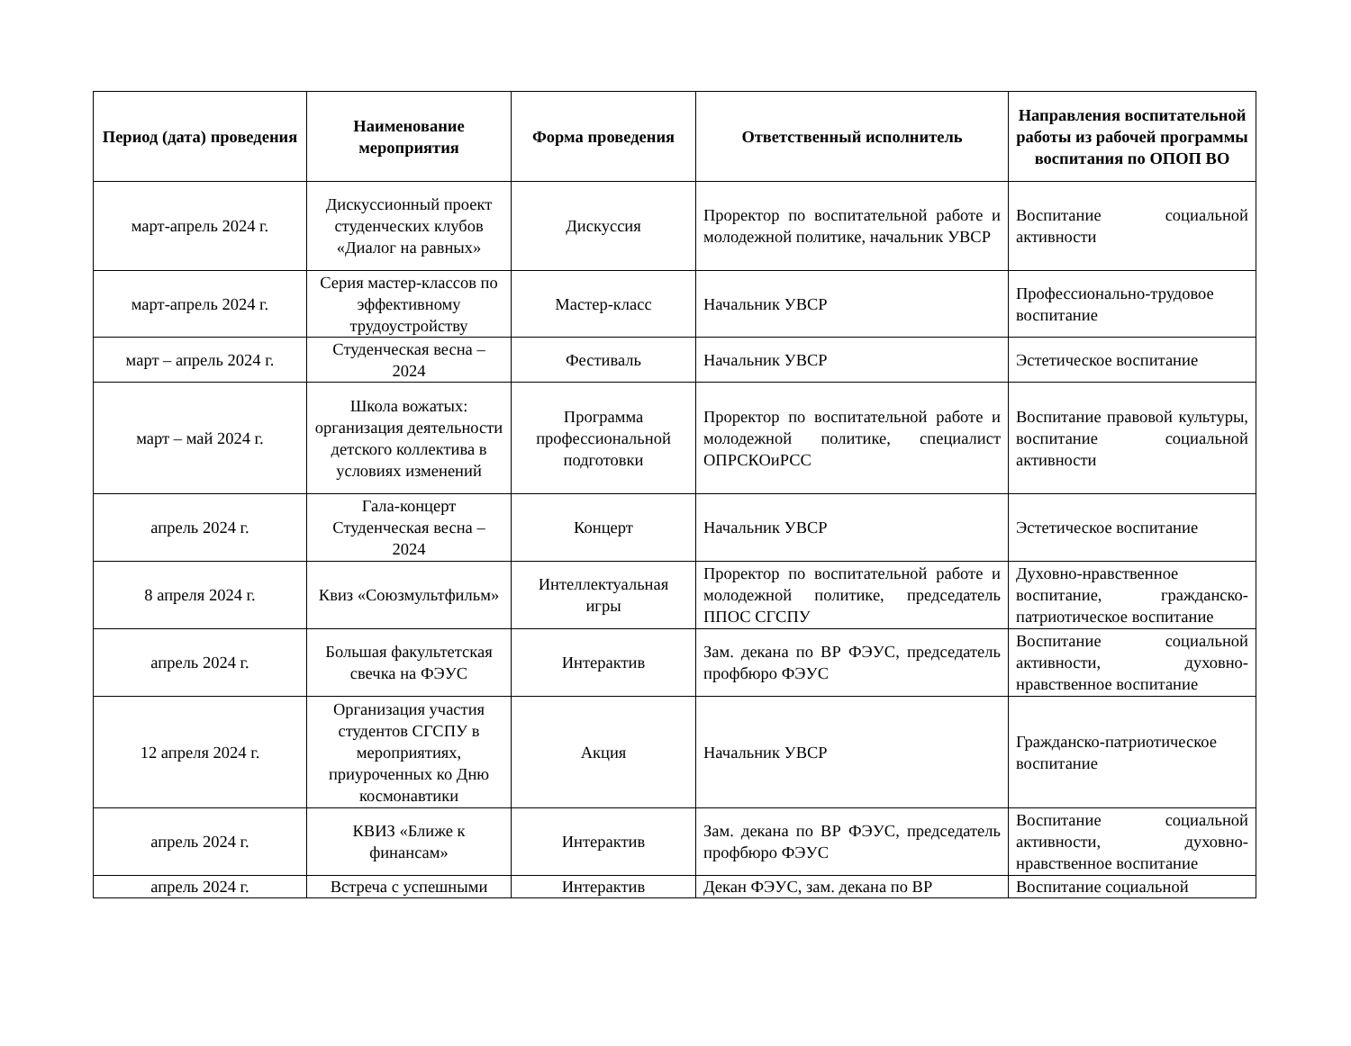| Период (дата) проведения | Наименование мероприятия | Форма проведения | Ответственный исполнитель | Направления воспитательной работы из рабочей программы воспитания по ОПОП ВО |
| --- | --- | --- | --- | --- |
| март-апрель 2024 г. | Дискуссионный проект студенческих клубов «Диалог на равных» | Дискуссия | Проректор по воспитательной работе и молодежной политике, начальник УВСР | Воспитание социальной активности |
| март-апрель 2024 г. | Серия мастер-классов по эффективному трудоустройству | Мастер-класс | Начальник УВСР | Профессионально-трудовое воспитание |
| март – апрель 2024 г. | Студенческая весна – 2024 | Фестиваль | Начальник УВСР | Эстетическое воспитание |
| март – май 2024 г. | Школа вожатых: организация деятельности детского коллектива в условиях изменений | Программа профессиональной подготовки | Проректор по воспитательной работе и молодежной политике, специалист ОПРСКОиРСС | Воспитание правовой культуры, воспитание социальной активности |
| апрель 2024 г. | Гала-концерт Студенческая весна – 2024 | Концерт | Начальник УВСР | Эстетическое воспитание |
| 8 апреля 2024 г. | Квиз «Союзмультфильм» | Интеллектуальная игры | Проректор по воспитательной работе и молодежной политике, председатель ППОС СГСПУ | Духовно-нравственное воспитание, гражданско-патриотическое воспитание |
| апрель 2024 г. | Большая факультетская свечка на ФЭУС | Интерактив | Зам. декана по ВР ФЭУС, председатель профбюро ФЭУС | Воспитание социальной активности, духовно-нравственное воспитание |
| 12 апреля 2024 г. | Организация участия студентов СГСПУ в мероприятиях, приуроченных ко Дню космонавтики | Акция | Начальник УВСР | Гражданско-патриотическое воспитание |
| апрель 2024 г. | КВИЗ «Ближе к финансам» | Интерактив | Зам. декана по ВР ФЭУС, председатель профбюро ФЭУС | Воспитание социальной активности, духовно-нравственное воспитание |
| апрель 2024 г. | Встреча с успешными | Интерактив | Декан ФЭУС, зам. декана по ВР | Воспитание социальной |